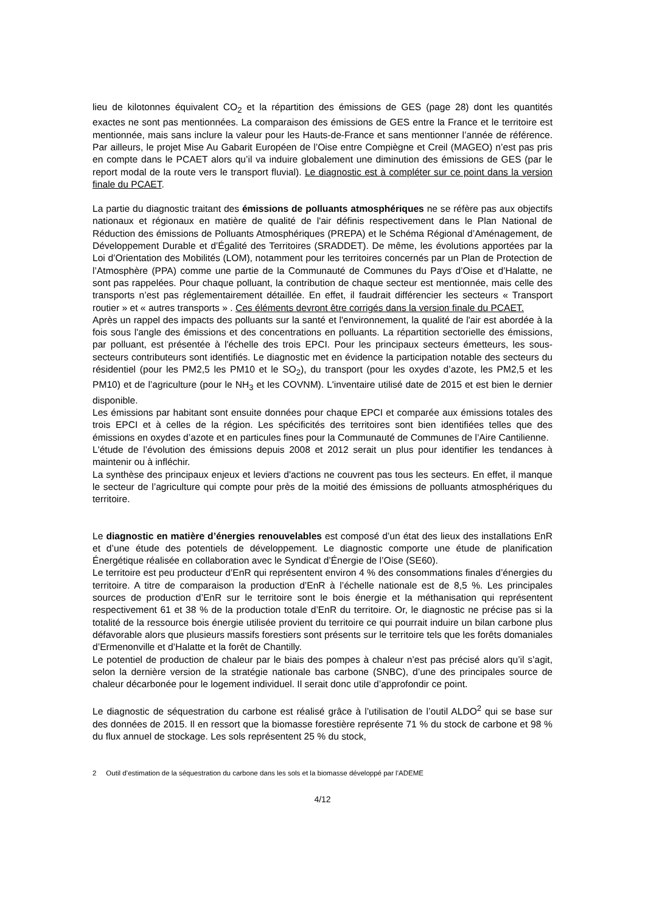lieu de kilotonnes équivalent CO<sub>2</sub> et la répartition des émissions de GES (page 28) dont les quantités exactes ne sont pas mentionnées. La comparaison des émissions de GES entre la France et le territoire est mentionnée, mais sans inclure la valeur pour les Hauts-de-France et sans mentionner l’année de référence. Par ailleurs, le projet Mise Au Gabarit Européen de l’Oise entre Compiègne et Creil (MAGEO) n’est pas pris en compte dans le PCAET alors qu’il va induire globalement une diminution des émissions de GES (par le report modal de la route vers le transport fluvial). Le diagnostic est à compléter sur ce point dans la version finale du PCAET.
La partie du diagnostic traitant des émissions de polluants atmosphériques ne se réfère pas aux objectifs nationaux et régionaux en matière de qualité de l'air définis respectivement dans le Plan National de Réduction des émissions de Polluants Atmosphériques (PREPA) et le Schéma Régional d’Aménagement, de Développement Durable et d’Égalité des Territoires (SRADDET). De même, les évolutions apportées par la Loi d’Orientation des Mobilités (LOM), notamment pour les territoires concernés par un Plan de Protection de l’Atmosphère (PPA) comme une partie de la Communauté de Communes du Pays d’Oise et d’Halatte, ne sont pas rappelées. Pour chaque polluant, la contribution de chaque secteur est mentionnée, mais celle des transports n’est pas réglementairement détaillée. En effet, il faudrait différencier les secteurs « Transport routier » et « autres transports » . Ces éléments devront être corrigés dans la version finale du PCAET.
Après un rappel des impacts des polluants sur la santé et l'environnement, la qualité de l'air est abordée à la fois sous l'angle des émissions et des concentrations en polluants. La répartition sectorielle des émissions, par polluant, est présentée à l'échelle des trois EPCI. Pour les principaux secteurs émetteurs, les sous-secteurs contributeurs sont identifiés. Le diagnostic met en évidence la participation notable des secteurs du résidentiel (pour les PM2,5 les PM10 et le SO<sub>2</sub>), du transport (pour les oxydes d’azote, les PM2,5 et les PM10) et de l’agriculture (pour le NH<sub>3</sub> et les COVNM). L'inventaire utilisé date de 2015 et est bien le dernier disponible.
Les émissions par habitant sont ensuite données pour chaque EPCI et comparée aux émissions totales des trois EPCI et à celles de la région. Les spécificités des territoires sont bien identifiées telles que des émissions en oxydes d’azote et en particules fines pour la Communauté de Communes de l’Aire Cantilienne.
L'étude de l’évolution des émissions depuis 2008 et 2012 serait un plus pour identifier les tendances à maintenir ou à infléchir.
La synthèse des principaux enjeux et leviers d'actions ne couvrent pas tous les secteurs. En effet, il manque le secteur de l’agriculture qui compte pour près de la moitié des émissions de polluants atmosphériques du territoire.
Le diagnostic en matière d’énergies renouvelables est composé d’un état des lieux des installations EnR et d’une étude des potentiels de développement. Le diagnostic comporte une étude de planification Énergétique réalisée en collaboration avec le Syndicat d’Énergie de l’Oise (SE60).
Le territoire est peu producteur d’EnR qui représentent environ 4 % des consommations finales d’énergies du territoire. A titre de comparaison la production d’EnR à l’échelle nationale est de 8,5 %. Les principales sources de production d’EnR sur le territoire sont le bois énergie et la méthanisation qui représentent respectivement 61 et 38 % de la production totale d’EnR du territoire. Or, le diagnostic ne précise pas si la totalité de la ressource bois énergie utilisée provient du territoire ce qui pourrait induire un bilan carbone plus défavorable alors que plusieurs massifs forestiers sont présents sur le territoire tels que les forêts domaniales d’Ermenonville et d’Halatte et la forêt de Chantilly.
Le potentiel de production de chaleur par le biais des pompes à chaleur n’est pas précisé alors qu’il s’agit, selon la dernière version de la stratégie nationale bas carbone (SNBC), d’une des principales source de chaleur décarbonée pour le logement individuel. Il serait donc utile d’approfondir ce point.
Le diagnostic de séquestration du carbone est réalisé grâce à l’utilisation de l’outil ALDO<sup>2</sup> qui se base sur des données de 2015. Il en ressort que la biomasse forestière représente 71 % du stock de carbone et 98 % du flux annuel de stockage. Les sols représentent 25 % du stock,
2 Outil d’estimation de la séquestration du carbone dans les sols et la biomasse développé par l’ADEME
4/12